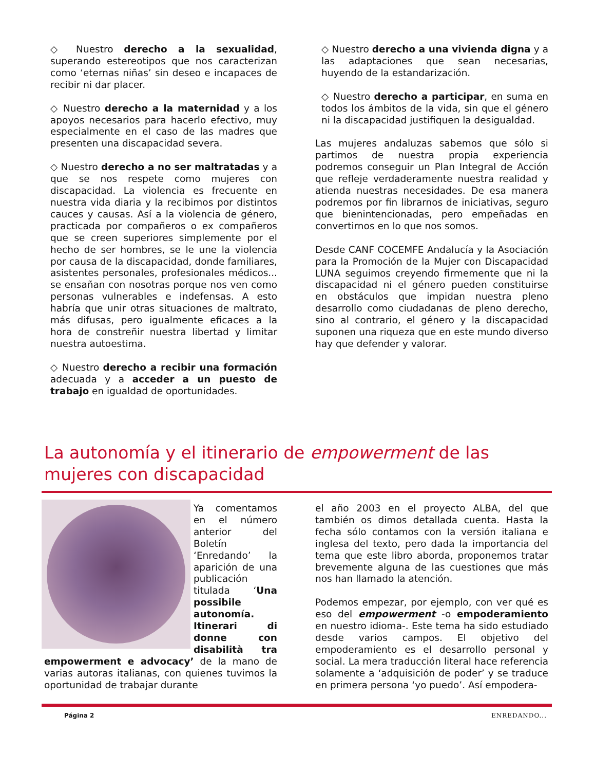◇ Nuestro derecho a la sexualidad, superando estereotipos que nos caracterizan como ‘eternas niñas’ sin deseo e incapaces de recibir ni dar placer.
◇ Nuestro derecho a la maternidad y a los apoyos necesarios para hacerlo efectivo, muy especialmente en el caso de las madres que presenten una discapacidad severa.
◇ Nuestro derecho a no ser maltratadas y a que se nos respete como mujeres con discapacidad. La violencia es frecuente en nuestra vida diaria y la recibimos por distintos cauces y causas. Así a la violencia de género, practicada por compañeros o ex compañeros que se creen superiores simplemente por el hecho de ser hombres, se le une la violencia por causa de la discapacidad, donde familiares, asistentes personales, profesionales médicos... se ensañan con nosotras porque nos ven como personas vulnerables e indefensas. A esto habría que unir otras situaciones de maltrato, más difusas, pero igualmente eficaces a la hora de constreñir nuestra libertad y limitar nuestra autoestima.
◇ Nuestro derecho a recibir una formación adecuada y a acceder a un puesto de trabajo en igualdad de oportunidades.
◇ Nuestro derecho a una vivienda digna y a las adaptaciones que sean necesarias, huyendo de la estandarización.
◇ Nuestro derecho a participar, en suma en todos los ámbitos de la vida, sin que el género ni la discapacidad justifiquen la desigualdad.
Las mujeres andaluzas sabemos que sólo si partimos de nuestra propia experiencia podremos conseguir un Plan Integral de Acción que refleje verdaderamente nuestra realidad y atienda nuestras necesidades. De esa manera podremos por fin librarnos de iniciativas, seguro que bienintencionadas, pero empeñadas en convertirnos en lo que nos somos.
Desde CANF COCEMFE Andalucía y la Asociación para la Promoción de la Mujer con Discapacidad LUNA seguimos creyendo firmemente que ni la discapacidad ni el género pueden constituirse en obstáculos que impidan nuestra pleno desarrollo como ciudadanas de pleno derecho, sino al contrario, el género y la discapacidad suponen una riqueza que en este mundo diverso hay que defender y valorar.
La autonomía y el itinerario de empowerment de las mujeres con discapacidad
Ya comentamos en el número anterior del Boletín ‘Enredando’ la aparición de una publicación titulada ‘Una possibile autonomía. Itinerari di donne con disabilità tra empowerment e advocacy’ de la mano de varias autoras italianas, con quienes tuvimos la oportunidad de trabajar durante
el año 2003 en el proyecto ALBA, del que también os dimos detallada cuenta. Hasta la fecha sólo contamos con la versión italiana e inglesa del texto, pero dada la importancia del tema que este libro aborda, proponemos tratar brevemente alguna de las cuestiones que más nos han llamado la atención.
Podemos empezar, por ejemplo, con ver qué es eso del empowerment -o empoderamiento en nuestro idioma-. Este tema ha sido estudiado desde varios campos. El objetivo del empoderamiento es el desarrollo personal y social. La mera traducción literal hace referencia solamente a ‘adquisición de poder’ y se traduce en primera persona ‘yo puedo’. Así empodera-
Página 2 ENREDANDO...